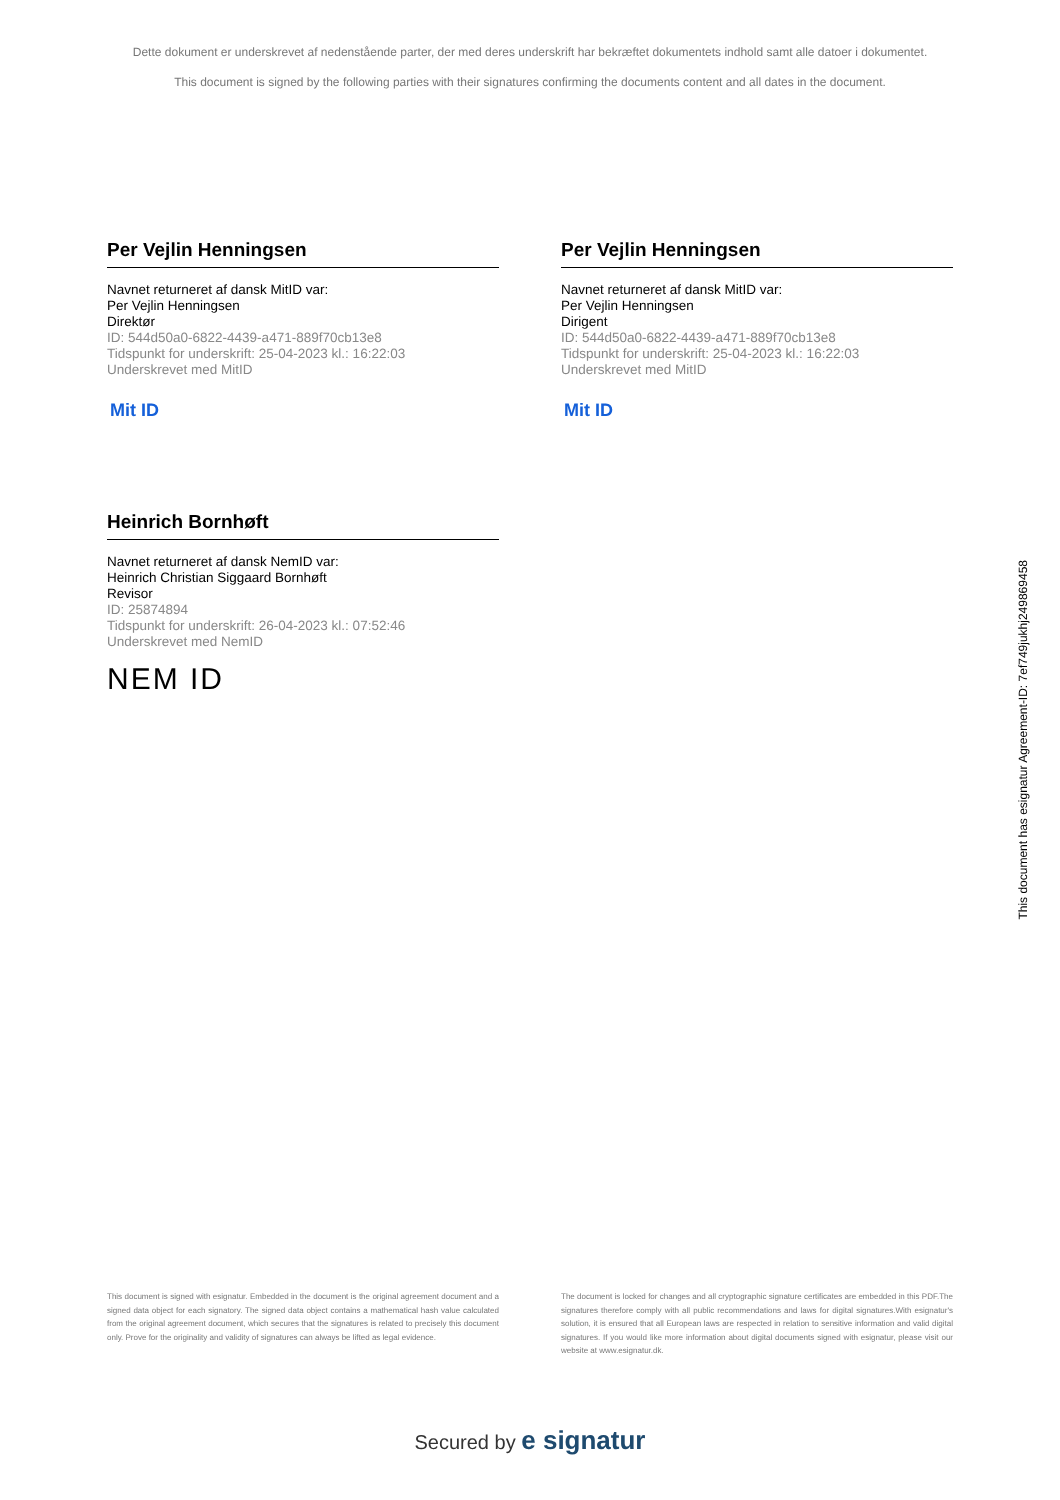Dette dokument er underskrevet af nedenstående parter, der med deres underskrift har bekræftet dokumentets indhold samt alle datoer i dokumentet.
This document is signed by the following parties with their signatures confirming the documents content and all dates in the document.
Per Vejlin Henningsen
Navnet returneret af dansk MitID var:
Per Vejlin Henningsen
Direktør
ID: 544d50a0-6822-4439-a471-889f70cb13e8
Tidspunkt for underskrift: 25-04-2023 kl.: 16:22:03
Underskrevet med MitID
Mit ID
Per Vejlin Henningsen
Navnet returneret af dansk MitID var:
Per Vejlin Henningsen
Dirigent
ID: 544d50a0-6822-4439-a471-889f70cb13e8
Tidspunkt for underskrift: 25-04-2023 kl.: 16:22:03
Underskrevet med MitID
Mit ID
Heinrich Bornhøft
Navnet returneret af dansk NemID var:
Heinrich Christian Siggaard Bornhøft
Revisor
ID: 25874894
Tidspunkt for underskrift: 26-04-2023 kl.: 07:52:46
Underskrevet med NemID
NEM ID
This document has esignatur Agreement-ID: 7ef749jukhj249869458
This document is signed with esignatur. Embedded in the document is the original agreement document and a signed data object for each signatory. The signed data object contains a mathematical hash value calculated from the original agreement document, which secures that the signatures is related to precisely this document only. Prove for the originality and validity of signatures can always be lifted as legal evidence.
The document is locked for changes and all cryptographic signature certificates are embedded in this PDF.The signatures therefore comply with all public recommendations and laws for digital signatures.With esignatur's solution, it is ensured that all European laws are respected in relation to sensitive information and valid digital signatures. If you would like more information about digital documents signed with esignatur, please visit our website at www.esignatur.dk.
Secured by e signatur